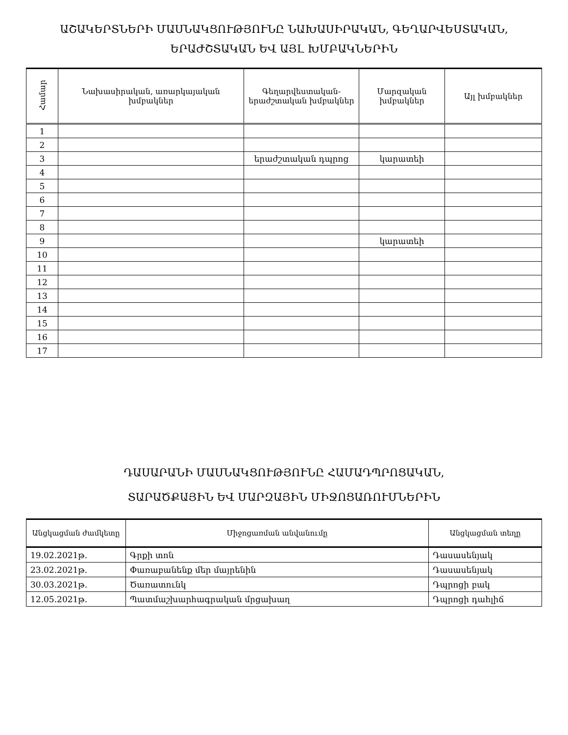ԱՇԱԿԵՐՏՆԵՐԻ ՄԱՍՆԱԿՑՈՒԹՅՈՒՆԸ ՆԱԽԱՍԻՐԱԿԱՆ, ԳԵՂԱՐՎԵՍՏԱԿԱՆ,
ԵՐԱԺՇՏԱԿԱՆ ԵՎ ԱՅԼ ԽՄԲԱԿՆԵՐԻՆ
| Համար | Նախասիրական, առարկայական խմբակներ | Գեղարվեստական-երաժշտական խմբակներ | Մարզական խմբակներ | Այլ խմբակներ |
| --- | --- | --- | --- | --- |
| 1 | | | | |
| 2 | | | | |
| 3 | | երաժշտական դպրոց | կարատեի | |
| 4 | | | | |
| 5 | | | | |
| 6 | | | | |
| 7 | | | | |
| 8 | | | | |
| 9 | | | կարատեի | |
| 10 | | | | |
| 11 | | | | |
| 12 | | | | |
| 13 | | | | |
| 14 | | | | |
| 15 | | | | |
| 16 | | | | |
| 17 | | | | |
ԴԱՍԱՐԱՆԻ ՄԱՍՆԱԿՑՈՒԹՅՈՒՆԸ ՀԱՄԱԴՊՐՈՑԱԿԱՆ,
ՏԱՐԱԾՔԱՅԻՆ ԵՎ ՄԱՐԶԱՅԻՆ ՄԻՋՈՑԱՌՈՒՄՆԵՐԻՆ
| Անցկացման ժամկետը | Միջոցառման անվանումը | Անցկացման տեղը |
| --- | --- | --- |
| 19.02.2021թ. | Գրքի տոն | Դասասենյակ |
| 23.02.2021թ. | Փառաբանենք մեր մայրենին | Դասասենյակ |
| 30.03.2021թ. | Ծառատունկ | Դպրոցի բակ |
| 12.05.2021թ. | Պատմաշխարհագրական մրցախաղ | Դպրոցի դահլիճ |